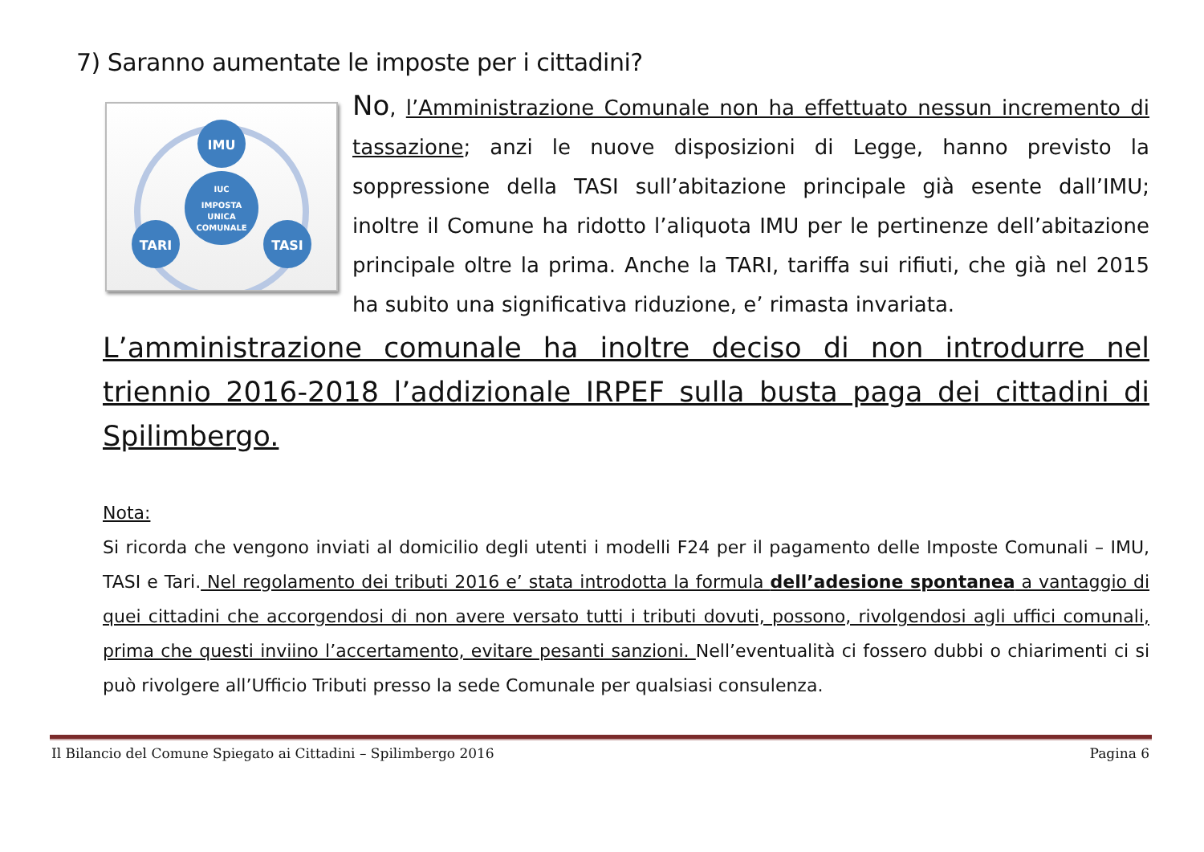7) Saranno aumentate le imposte per i cittadini?
IMU
IUC
IMPOSTA
UNICA
COMUNALE
TARI
TASI
No, l’Amministrazione Comunale non ha effettuato nessun incremento di tassazione; anzi le nuove disposizioni di Legge, hanno previsto la soppressione della TASI sull’abitazione principale già esente dall’IMU; inoltre il Comune ha ridotto l’aliquota IMU per le pertinenze dell’abitazione principale oltre la prima. Anche la TARI, tariffa sui rifiuti, che già nel 2015 ha subito una significativa riduzione, e’ rimasta invariata.
L’amministrazione comunale ha inoltre deciso di non introdurre nel triennio 2016-2018 l’addizionale IRPEF sulla busta paga dei cittadini di Spilimbergo.
Nota:
Si ricorda che vengono inviati al domicilio degli utenti i modelli F24 per il pagamento delle Imposte Comunali – IMU, TASI e Tari. Nel regolamento dei tributi 2016 e’ stata introdotta la formula dell’adesione spontanea a vantaggio di quei cittadini che accorgendosi di non avere versato tutti i tributi dovuti, possono, rivolgendosi agli uffici comunali, prima che questi inviino l’accertamento, evitare pesanti sanzioni. Nell’eventualità ci fossero dubbi o chiarimenti ci si può rivolgere all’Ufficio Tributi presso la sede Comunale per qualsiasi consulenza.
Il Bilancio del Comune Spiegato ai Cittadini – Spilimbergo 2016 Pagina 6